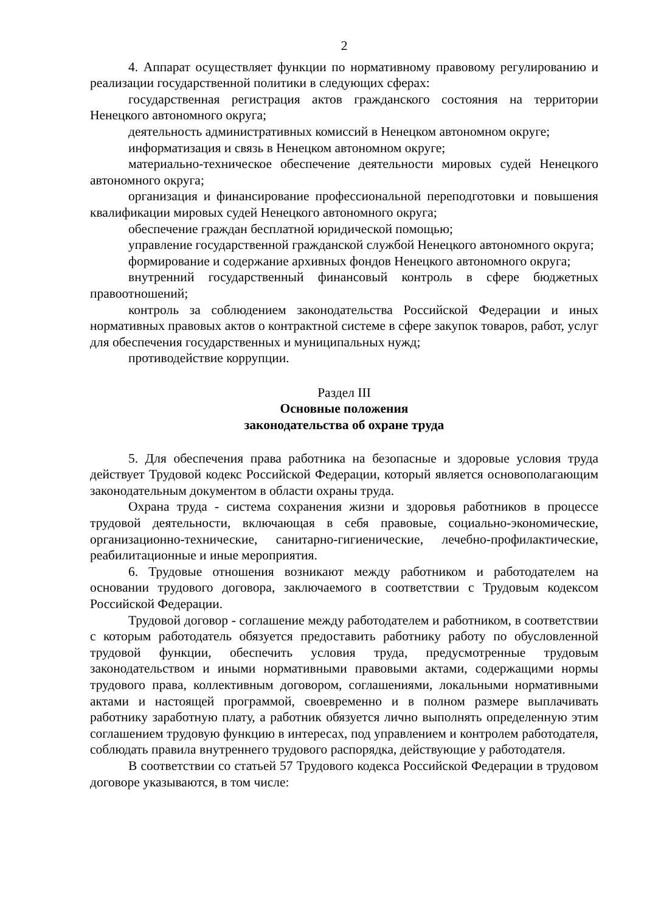2
4. Аппарат осуществляет функции по нормативному правовому регулированию и реализации государственной политики в следующих сферах:
государственная регистрация актов гражданского состояния на территории Ненецкого автономного округа;
деятельность административных комиссий в Ненецком автономном округе;
информатизация и связь в Ненецком автономном округе;
материально-техническое обеспечение деятельности мировых судей Ненецкого автономного округа;
организация и финансирование профессиональной переподготовки и повышения квалификации мировых судей Ненецкого автономного округа;
обеспечение граждан бесплатной юридической помощью;
управление государственной гражданской службой Ненецкого автономного округа;
формирование и содержание архивных фондов Ненецкого автономного округа;
внутренний государственный финансовый контроль в сфере бюджетных правоотношений;
контроль за соблюдением законодательства Российской Федерации и иных нормативных правовых актов о контрактной системе в сфере закупок товаров, работ, услуг для обеспечения государственных и муниципальных нужд;
противодействие коррупции.
Раздел III
Основные положения
законодательства об охране труда
5. Для обеспечения права работника на безопасные и здоровые условия труда действует Трудовой кодекс Российской Федерации, который является основополагающим законодательным документом в области охраны труда.
Охрана труда - система сохранения жизни и здоровья работников в процессе трудовой деятельности, включающая в себя правовые, социально-экономические, организационно-технические, санитарно-гигиенические, лечебно-профилактические, реабилитационные и иные мероприятия.
6. Трудовые отношения возникают между работником и работодателем на основании трудового договора, заключаемого в соответствии с Трудовым кодексом Российской Федерации.
Трудовой договор - соглашение между работодателем и работником, в соответствии с которым работодатель обязуется предоставить работнику работу по обусловленной трудовой функции, обеспечить условия труда, предусмотренные трудовым законодательством и иными нормативными правовыми актами, содержащими нормы трудового права, коллективным договором, соглашениями, локальными нормативными актами и настоящей программой, своевременно и в полном размере выплачивать работнику заработную плату, а работник обязуется лично выполнять определенную этим соглашением трудовую функцию в интересах, под управлением и контролем работодателя, соблюдать правила внутреннего трудового распорядка, действующие у работодателя.
В соответствии со статьей 57 Трудового кодекса Российской Федерации в трудовом договоре указываются, в том числе: